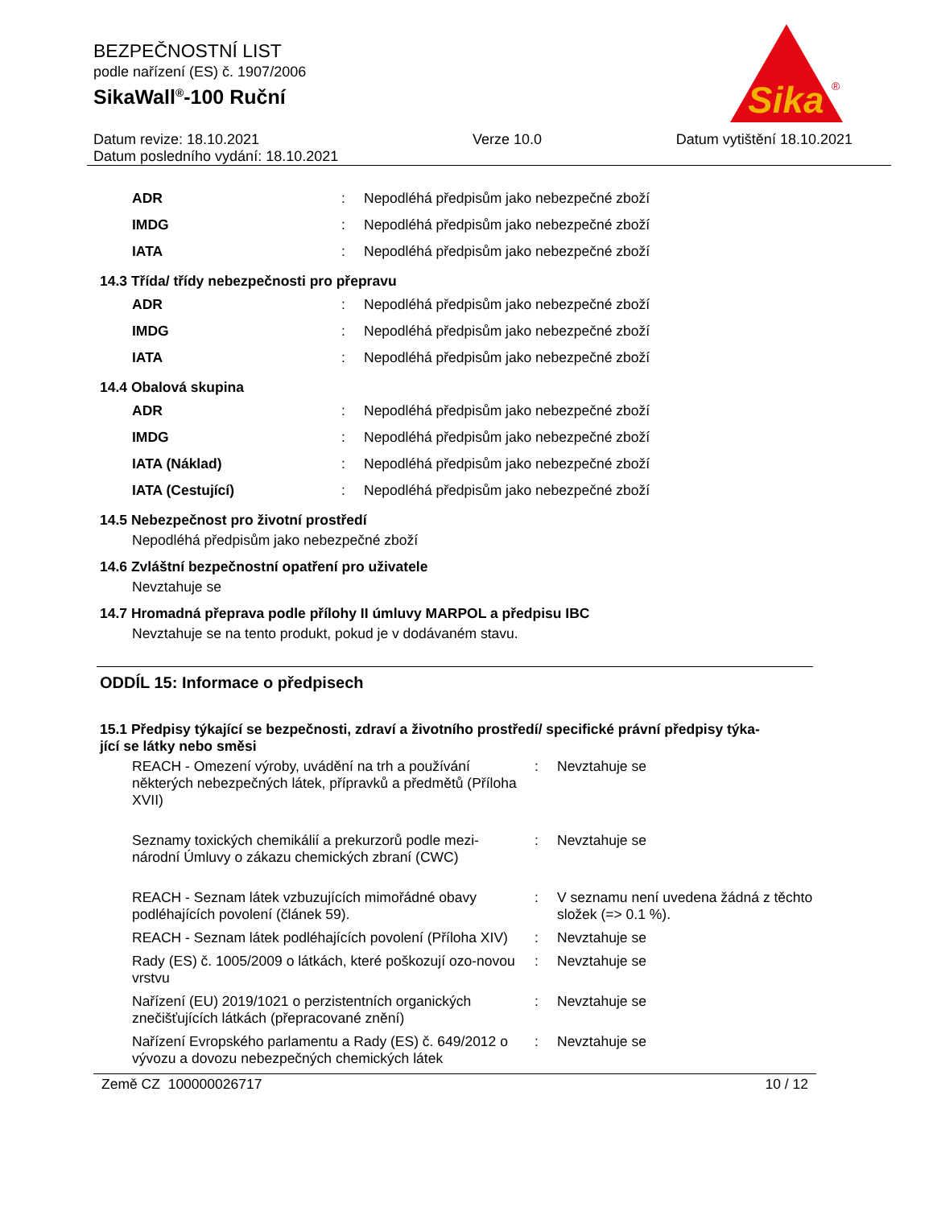Sika
®
BEZPEČNOSTNÍ LIST
podle nařízení (ES) č. 1907/2006
SikaWall<sup>®</sup>-100 Ruční
Datum revize: 18.10.2021
Datum posledního vydání: 18.10.2021
Verze 10.0 Datum vytištění 18.10.2021
| ADR | : | Nepodléhá předpisům jako nebezpečné zboží |
| IMDG | : | Nepodléhá předpisům jako nebezpečné zboží |
| IATA | : | Nepodléhá předpisům jako nebezpečné zboží |
14.3 Třída/ třídy nebezpečnosti pro přepravu
| ADR | : | Nepodléhá předpisům jako nebezpečné zboží |
| IMDG | : | Nepodléhá předpisům jako nebezpečné zboží |
| IATA | : | Nepodléhá předpisům jako nebezpečné zboží |
14.4 Obalová skupina
| ADR | : | Nepodléhá předpisům jako nebezpečné zboží |
| IMDG | : | Nepodléhá předpisům jako nebezpečné zboží |
| IATA (Náklad) | : | Nepodléhá předpisům jako nebezpečné zboží |
| IATA (Cestující) | : | Nepodléhá předpisům jako nebezpečné zboží |
14.5 Nebezpečnost pro životní prostředí
Nepodléhá předpisům jako nebezpečné zboží
14.6 Zvláštní bezpečnostní opatření pro uživatele
Nevztahuje se
14.7 Hromadná přeprava podle přílohy II úmluvy MARPOL a předpisu IBC
Nevztahuje se na tento produkt, pokud je v dodávaném stavu.
ODDÍL 15: Informace o předpisech
15.1 Předpisy týkající se bezpečnosti, zdraví a životního prostředí/ specifické právní předpisy týka-
jící se látky nebo směsi
| REACH - Omezení výroby, uvádění na trh a používání některých nebezpečných látek, přípravků a předmětů (Příloha XVII) | : | Nevztahuje se |
| Seznamy toxických chemikálií a prekurzorů podle mezi-národní Úmluvy o zákazu chemických zbraní (CWC) | : | Nevztahuje se |
| REACH - Seznam látek vzbuzujících mimořádné obavy podléhajících povolení (článek 59). | : | V seznamu není uvedena žádná z těchto složek (=> 0.1 %). |
| REACH - Seznam látek podléhajících povolení (Příloha XIV) | : | Nevztahuje se |
| Rady (ES) č. 1005/2009 o látkách, které poškozují ozo-novou vrstvu | : | Nevztahuje se |
| Nařízení (EU) 2019/1021 o perzistentních organických znečišťujících látkách (přepracované znění) | : | Nevztahuje se |
| Nařízení Evropského parlamentu a Rady (ES) č. 649/2012 o vývozu a dovozu nebezpečných chemických látek | : | Nevztahuje se |
Země CZ 100000026717 10 / 12